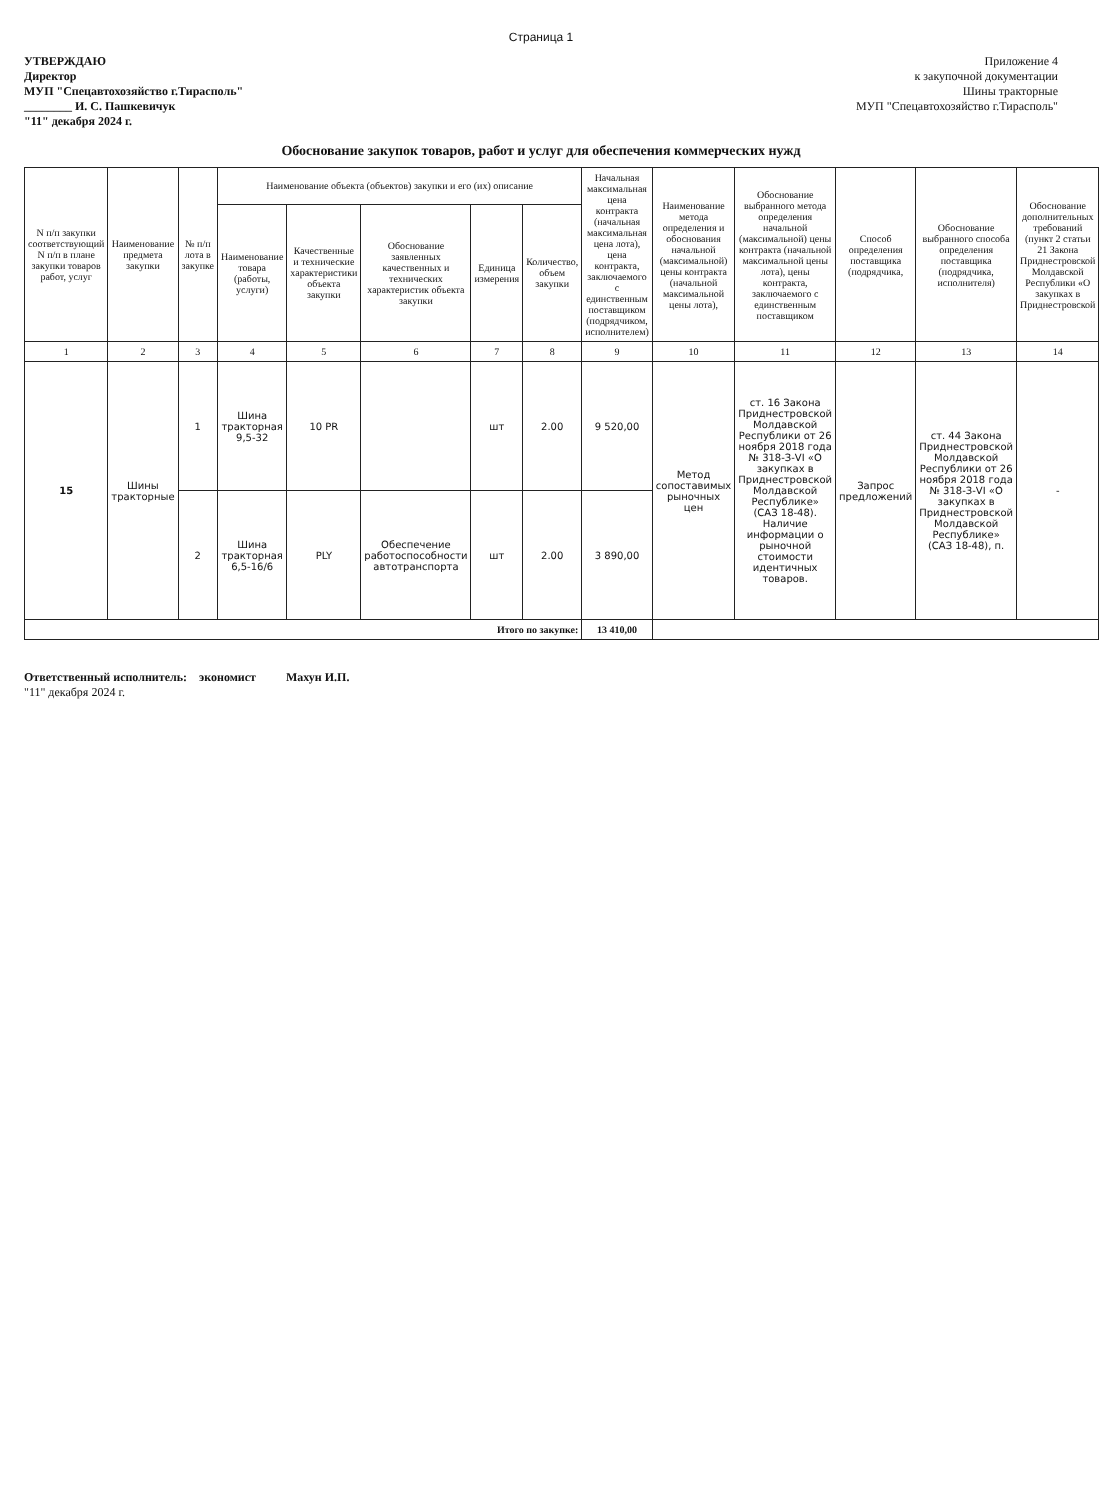Страница 1
УТВЕРЖДАЮ
Директор
МУП "Спецавтохозяйство г.Тирасполь"
________ И. С. Пашкевичук
"11" декабря 2024 г.
Приложение 4
к закупочной документации
Шины тракторные
МУП "Спецавтохозяйство г.Тирасполь"
Обоснование закупок товаров, работ и услуг для обеспечения коммерческих нужд
| N п/п закупки соответствующий N п/п в плане закупки товаров работ, услуг | Наименование предмета закупки | № п/п лота в закупке | Наименование объекта (объектов) закупки и его (их) описание | | | | | Начальная максимальная цена контракта (начальная максимальная цена лота), цена контракта, заключаемого с единственным поставщиком (подрядчиком, исполнителем) | Наименование метода определения и обоснования начальной (максимальной) цены контракта (начальной максимальной цены лота), | Обоснование выбранного метода определения начальной (максимальной) цены контракта (начальной максимальной цены лота), цены контракта, заключаемого с единственным поставщиком | Способ определения поставщика (подрядчика, | Обоснование выбранного способа определения поставщика (подрядчика, исполнителя) | Обоснование дополнительных требований (пункт 2 статьи 21 Закона Приднестровской Молдавской Республики «О закупках в Приднестровской |
| --- | --- | --- | --- | --- | --- | --- | --- | --- | --- | --- | --- | --- | --- |
| | | | Наименование товара (работы, услуги) | Качественные и технические характеристики объекта закупки | Обоснование заявленных качественных и технических характеристик объекта закупки | Единица измерения | Количество, объем закупки | | | | | | |
| 1 | 2 | 3 | 4 | 5 | 6 | 7 | 8 | 9 | 10 | 11 | 12 | 13 | 14 |
| 15 | Шины тракторные | 1 | Шина тракторная 9,5-32 | 10 PR | | шт | 2.00 | 9 520,00 | Метод сопоставимых рыночных цен | ст. 16 Закона Приднестровской Молдавской Республики от 26 ноября 2018 года № 318-З-VI «О закупках в Приднестровской Молдавской Республике» (САЗ 18-48). Наличие информации о рыночной стоимости идентичных товаров. | Запрос предложений | ст. 44 Закона Приднестровской Молдавской Республики от 26 ноября 2018 года № 318-З-VI «О закупках в Приднестровской Молдавской Республике» (САЗ 18-48), п. | - |
| | | 2 | Шина тракторная 6,5-16/6 | PLY | Обеспечение работоспособности автотранспорта | шт | 2.00 | 3 890,00 | | | | | |
| Итого по закупке: | | | | | | | | 13 410,00 | | | | | |
Ответственный исполнитель: экономист Махун И.П.
"11" декабря 2024 г.